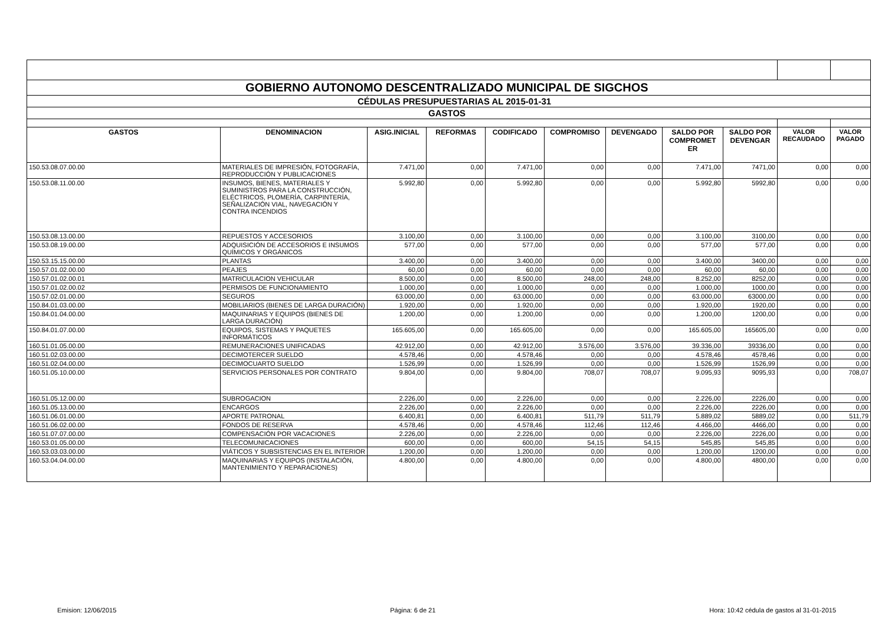| GOBIERNO AUTONOMO DESCENTRALIZADO MUNICIPAL DE SIGCHOS | | | | | | | | | | |
| CÉDULAS PRESUPUESTARIAS AL 2015-01-31 | | | | | | | | | | |
| GASTOS | | | | | | | | | | |
| GASTOS | DENOMINACION | ASIG.INICIAL | REFORMAS | CODIFICADO | COMPROMISO | DEVENGADO | SALDO POR COMPROMET ER | SALDO POR DEVENGAR | VALOR RECAUDADO | VALOR PAGADO |
| 150.53.08.07.00.00 | MATERIALES DE IMPRESIÓN, FOTOGRAFÍA, REPRODUCCIÓN Y PUBLICACIONES | 7.471,00 | 0,00 | 7.471,00 | 0,00 | 0,00 | 7.471,00 | 7471,00 | 0,00 | 0,00 |
| 150.53.08.11.00.00 | INSUMOS, BIENES, MATERIALES Y SUMINISTROS PARA LA CONSTRUCCIÓN, ELÉCTRICOS, PLOMERÍA, CARPINTERÍA, SEÑALIZACIÓN VIAL, NAVEGACIÓN Y CONTRA INCENDIOS | 5.992,80 | 0,00 | 5.992,80 | 0,00 | 0,00 | 5.992,80 | 5992,80 | 0,00 | 0,00 |
| 150.53.08.13.00.00 | REPUESTOS Y ACCESORIOS | 3.100,00 | 0,00 | 3.100,00 | 0,00 | 0,00 | 3.100,00 | 3100,00 | 0,00 | 0,00 |
| 150.53.08.19.00.00 | ADQUISICIÓN DE ACCESORIOS E INSUMOS QUÍMICOS Y ORGÁNICOS | 577,00 | 0,00 | 577,00 | 0,00 | 0,00 | 577,00 | 577,00 | 0,00 | 0,00 |
| 150.53.15.15.00.00 | PLANTAS | 3.400,00 | 0,00 | 3.400,00 | 0,00 | 0,00 | 3.400,00 | 3400,00 | 0,00 | 0,00 |
| 150.57.01.02.00.00 | PEAJES | 60,00 | 0,00 | 60,00 | 0,00 | 0,00 | 60,00 | 60,00 | 0,00 | 0,00 |
| 150.57.01.02.00.01 | MATRICULACION VEHICULAR | 8.500,00 | 0,00 | 8.500,00 | 248,00 | 248,00 | 8.252,00 | 8252,00 | 0,00 | 0,00 |
| 150.57.01.02.00.02 | PERMISOS DE FUNCIONAMIENTO | 1.000,00 | 0,00 | 1.000,00 | 0,00 | 0,00 | 1.000,00 | 1000,00 | 0,00 | 0,00 |
| 150.57.02.01.00.00 | SEGUROS | 63.000,00 | 0,00 | 63.000,00 | 0,00 | 0,00 | 63.000,00 | 63000,00 | 0,00 | 0,00 |
| 150.84.01.03.00.00 | MOBILIARIOS (BIENES DE LARGA DURACIÓN) | 1.920,00 | 0,00 | 1.920,00 | 0,00 | 0,00 | 1.920,00 | 1920,00 | 0,00 | 0,00 |
| 150.84.01.04.00.00 | MAQUINARIAS Y EQUIPOS (BIENES DE LARGA DURACIÓN) | 1.200,00 | 0,00 | 1.200,00 | 0,00 | 0,00 | 1.200,00 | 1200,00 | 0,00 | 0,00 |
| 150.84.01.07.00.00 | EQUIPOS, SISTEMAS Y PAQUETES INFORMÁTICOS | 165.605,00 | 0,00 | 165.605,00 | 0,00 | 0,00 | 165.605,00 | 165605,00 | 0,00 | 0,00 |
| 160.51.01.05.00.00 | REMUNERACIONES UNIFICADAS | 42.912,00 | 0,00 | 42.912,00 | 3.576,00 | 3.576,00 | 39.336,00 | 39336,00 | 0,00 | 0,00 |
| 160.51.02.03.00.00 | DECIMOTERCER SUELDO | 4.578,46 | 0,00 | 4.578,46 | 0,00 | 0,00 | 4.578,46 | 4578,46 | 0,00 | 0,00 |
| 160.51.02.04.00.00 | DECIMOCUARTO SUELDO | 1.526,99 | 0,00 | 1.526,99 | 0,00 | 0,00 | 1.526,99 | 1526,99 | 0,00 | 0,00 |
| 160.51.05.10.00.00 | SERVICIOS PERSONALES POR CONTRATO | 9.804,00 | 0,00 | 9.804,00 | 708,07 | 708,07 | 9.095,93 | 9095,93 | 0,00 | 708,07 |
| 160.51.05.12.00.00 | SUBROGACION | 2.226,00 | 0,00 | 2.226,00 | 0,00 | 0,00 | 2.226,00 | 2226,00 | 0,00 | 0,00 |
| 160.51.05.13.00.00 | ENCARGOS | 2.226,00 | 0,00 | 2.226,00 | 0,00 | 0,00 | 2.226,00 | 2226,00 | 0,00 | 0,00 |
| 160.51.06.01.00.00 | APORTE PATRONAL | 6.400,81 | 0,00 | 6.400,81 | 511,79 | 511,79 | 5.889,02 | 5889,02 | 0,00 | 511,79 |
| 160.51.06.02.00.00 | FONDOS DE RESERVA | 4.578,46 | 0,00 | 4.578,46 | 112,46 | 112,46 | 4.466,00 | 4466,00 | 0,00 | 0,00 |
| 160.51.07.07.00.00 | COMPENSACIÓN POR VACACIONES | 2.226,00 | 0,00 | 2.226,00 | 0,00 | 0,00 | 2.226,00 | 2226,00 | 0,00 | 0,00 |
| 160.53.01.05.00.00 | TELECOMUNICACIONES | 600,00 | 0,00 | 600,00 | 54,15 | 54,15 | 545,85 | 545,85 | 0,00 | 0,00 |
| 160.53.03.03.00.00 | VIÁTICOS Y SUBSISTENCIAS EN EL INTERIOR | 1.200,00 | 0,00 | 1.200,00 | 0,00 | 0,00 | 1.200,00 | 1200,00 | 0,00 | 0,00 |
| 160.53.04.04.00.00 | MAQUINARIAS Y EQUIPOS (INSTALACIÓN, MANTENIMIENTO Y REPARACIONES) | 4.800,00 | 0,00 | 4.800,00 | 0,00 | 0,00 | 4.800,00 | 4800,00 | 0,00 | 0,00 |
Emision: 12/06/2015 Página: 6 de 21 Hora: 10:42 cédula de gastos al 31-01-2015